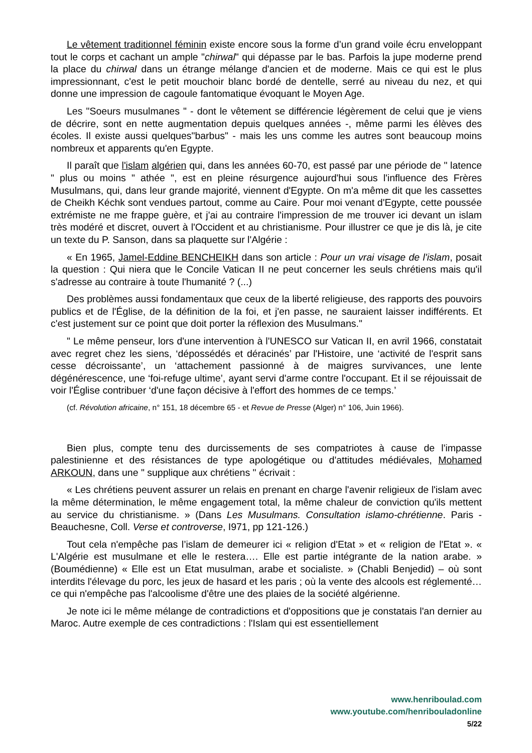Le vêtement traditionnel féminin existe encore sous la forme d’un grand voile écru enveloppant tout le corps et cachant un ample "chirwal" qui dépasse par le bas. Parfois la jupe moderne prend la place du chirwal dans un étrange mélange d'ancien et de moderne. Mais ce qui est le plus impressionnant, c'est le petit mouchoir blanc bordé de dentelle, serré au niveau du nez, et qui donne une impression de cagoule fantomatique évoquant le Moyen Age.
Les "Soeurs musulmanes " - dont le vêtement se différencie légèrement de celui que je viens de décrire, sont en nette augmentation depuis quelques années -, même parmi les élèves des écoles. Il existe aussi quelques"barbus" - mais les uns comme les autres sont beaucoup moins nombreux et apparents qu'en Egypte.
Il paraît que l'islam algérien qui, dans les années 60-70, est passé par une période de " latence " plus ou moins " athée ", est en pleine résurgence aujourd'hui sous l'influence des Frères Musulmans, qui, dans leur grande majorité, viennent d'Egypte. On m'a même dit que les cassettes de Cheikh Kéchk sont vendues partout, comme au Caire. Pour moi venant d'Egypte, cette poussée extrémiste ne me frappe guère, et j'ai au contraire l'impression de me trouver ici devant un islam très modéré et discret, ouvert à l'Occident et au christianisme. Pour illustrer ce que je dis là, je cite un texte du P. Sanson, dans sa plaquette sur l'Algérie :
« En 1965, Jamel-Eddine BENCHEIKH dans son article : Pour un vrai visage de l'islam, posait la question : Qui niera que le Concile Vatican II ne peut concerner les seuls chrétiens mais qu'il s'adresse au contraire à toute l'humanité ? (...)
Des problèmes aussi fondamentaux que ceux de la liberté religieuse, des rapports des pouvoirs publics et de l'Église, de la définition de la foi, et j'en passe, ne sauraient laisser indifférents. Et c'est justement sur ce point que doit porter la réflexion des Musulmans."
" Le même penseur, lors d'une intervention à l'UNESCO sur Vatican II, en avril 1966, constatait avec regret chez les siens, ‘dépossédés et déracinés’ par l'Histoire, une ‘activité de l'esprit sans cesse décroissante’, un ‘attachement passionné à de maigres survivances, une lente dégénérescence, une ‘foi-refuge ultime’, ayant servi d'arme contre l'occupant. Et il se réjouissait de voir l'Église contribuer ‘d'une façon décisive à l'effort des hommes de ce temps.’
(cf. Révolution africaine, n° 151, 18 décembre 65 - et Revue de Presse (Alger) n° 106, Juin 1966).
Bien plus, compte tenu des durcissements de ses compatriotes à cause de l'impasse palestinienne et des résistances de type apologétique ou d'attitudes médiévales, Mohamed ARKOUN, dans une " supplique aux chrétiens " écrivait :
« Les chrétiens peuvent assurer un relais en prenant en charge l'avenir religieux de l'islam avec la même détermination, le même engagement total, la même chaleur de conviction qu'ils mettent au service du christianisme. » (Dans Les Musulmans. Consultation islamo-chrétienne. Paris - Beauchesne, Coll. Verse et controverse, I971, pp 121-126.)
Tout cela n'empêche pas l’islam de demeurer ici « religion d'Etat » et « religion de l'Etat ». « L'Algérie est musulmane et elle le restera…. Elle est partie intégrante de la nation arabe. » (Boumédienne) « Elle est un Etat musulman, arabe et socialiste. » (Chabli Benjedid) – où sont interdits l'élevage du porc, les jeux de hasard et les paris ; où la vente des alcools est réglementé… ce qui n'empêche pas l'alcoolisme d'être une des plaies de la société algérienne.
Je note ici le même mélange de contradictions et d'oppositions que je constatais l'an dernier au Maroc. Autre exemple de ces contradictions : l'Islam qui est essentiellement
www.henriboulad.com
www.youtube.com/henribouladonline
5/22